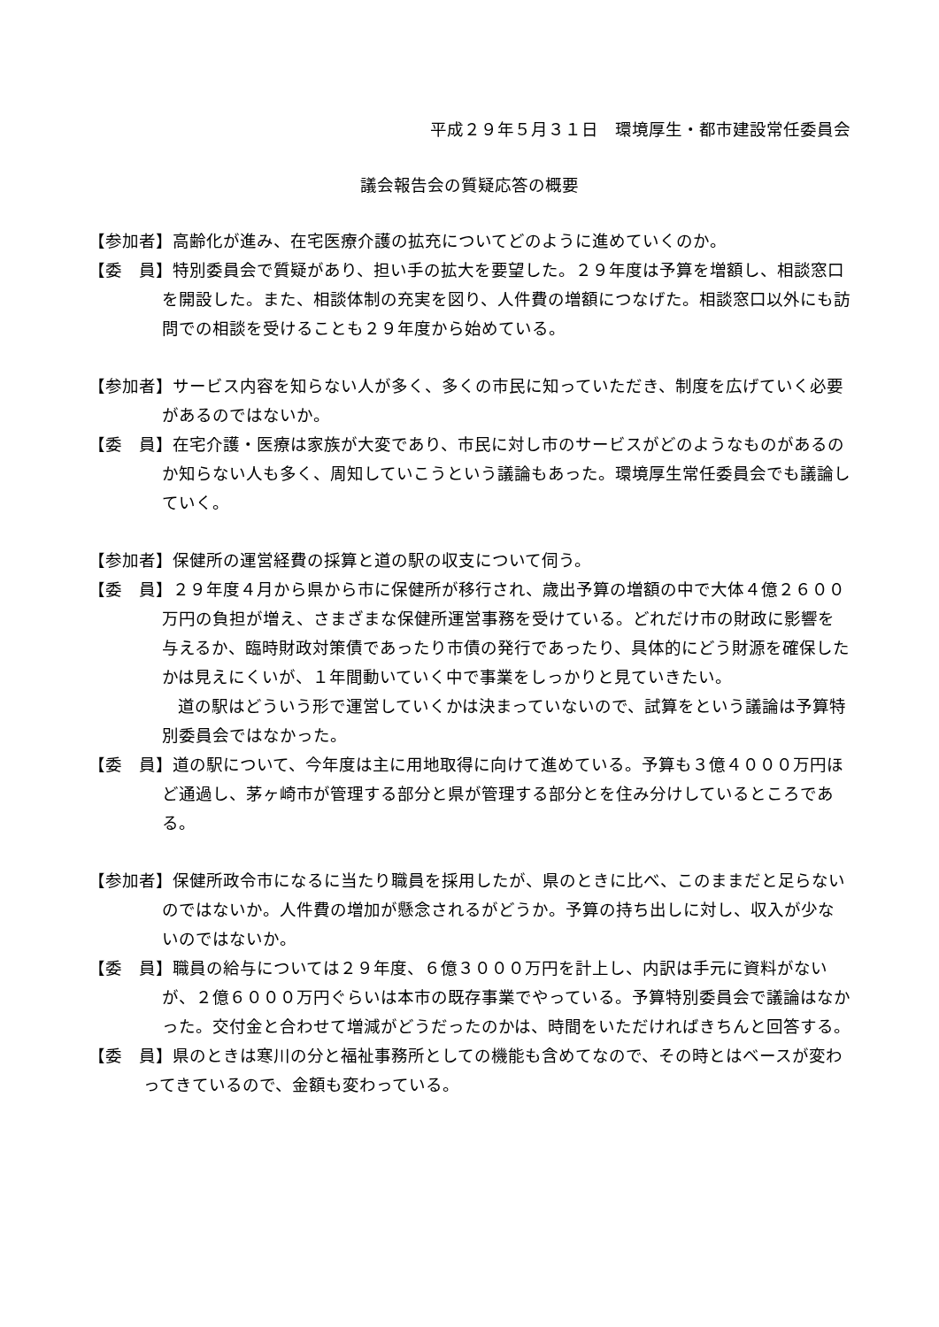平成２９年５月３１日　環境厚生・都市建設常任委員会
議会報告会の質疑応答の概要
【参加者】高齢化が進み、在宅医療介護の拡充についてどのように進めていくのか。
【委　員】特別委員会で質疑があり、担い手の拡大を要望した。２９年度は予算を増額し、相談窓口を開設した。また、相談体制の充実を図り、人件費の増額につなげた。相談窓口以外にも訪問での相談を受けることも２９年度から始めている。
【参加者】サービス内容を知らない人が多く、多くの市民に知っていただき、制度を広げていく必要があるのではないか。
【委　員】在宅介護・医療は家族が大変であり、市民に対し市のサービスがどのようなものがあるのか知らない人も多く、周知していこうという議論もあった。環境厚生常任委員会でも議論していく。
【参加者】保健所の運営経費の採算と道の駅の収支について伺う。
【委　員】２９年度４月から県から市に保健所が移行され、歳出予算の増額の中で大体４億２６００万円の負担が増え、さまざまな保健所運営事務を受けている。どれだけ市の財政に影響を与えるか、臨時財政対策債であったり市債の発行であったり、具体的にどう財源を確保したかは見えにくいが、１年間動いていく中で事業をしっかりと見ていきたい。
道の駅はどういう形で運営していくかは決まっていないので、試算をという議論は予算特別委員会ではなかった。
【委　員】道の駅について、今年度は主に用地取得に向けて進めている。予算も３億４０００万円ほど通過し、茅ヶ崎市が管理する部分と県が管理する部分とを住み分けしているところである。
【参加者】保健所政令市になるに当たり職員を採用したが、県のときに比べ、このままだと足らないのではないか。人件費の増加が懸念されるがどうか。予算の持ち出しに対し、収入が少ないのではないか。
【委　員】職員の給与については２９年度、６億３０００万円を計上し、内訳は手元に資料がないが、２億６０００万円ぐらいは本市の既存事業でやっている。予算特別委員会で議論はなかった。交付金と合わせて増減がどうだったのかは、時間をいただければきちんと回答する。
【委　員】県のときは寒川の分と福祉事務所としての機能も含めてなので、その時とはベースが変わってきているので、金額も変わっている。